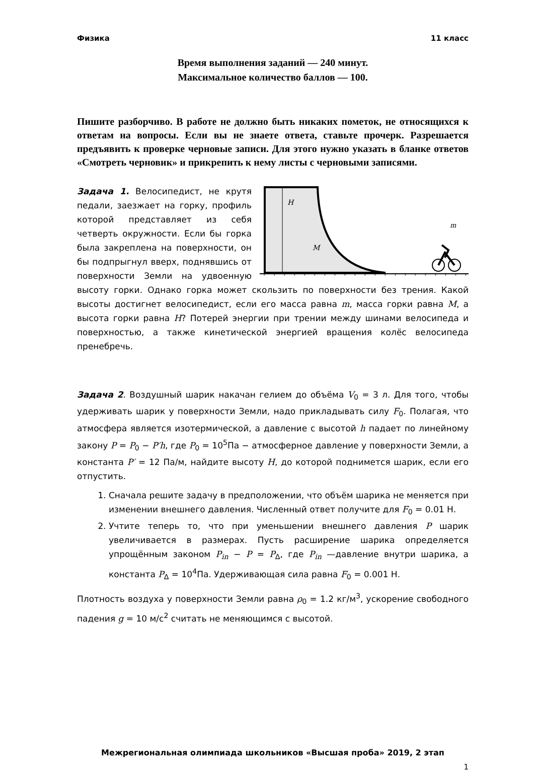Физика 11 класс
Время выполнения заданий — 240 минут.
Максимальное количество баллов — 100.
Пишите разборчиво. В работе не должно быть никаких пометок, не относящихся к ответам на вопросы. Если вы не знаете ответа, ставьте прочерк. Разрешается предъявить к проверке черновые записи. Для этого нужно указать в бланке ответов «Смотреть черновик» и прикрепить к нему листы с черновыми записями.
H
M
m
Задача 1. Велосипедист, не крутя педали, заезжает на горку, профиль которой представляет из себя четверть окружности. Если бы горка была закреплена на поверхности, он бы подпрыгнул вверх, поднявшись от поверхности Земли на удвоенную высоту горки. Однако горка может скользить по поверхности без трения. Какой высоты достигнет велосипедист, если его масса равна m, масса горки равна M, а высота горки равна H? Потерей энергии при трении между шинами велосипеда и поверхностью, а также кинетической энергией вращения колёс велосипеда пренебречь.
Задача 2. Воздушный шарик накачан гелием до объёма V<sub>0</sub> = 3 л. Для того, чтобы удерживать шарик у поверхности Земли, надо прикладывать силу F<sub>0</sub>. Полагая, что атмосфера является изотермической, а давление с высотой h падает по линейному закону P = P<sub>0</sub> − P′h, где P<sub>0</sub> = 10<sup>5</sup>Па − атмосферное давление у поверхности Земли, а константа P′ = 12 Па/м, найдите высоту H, до которой поднимется шарик, если его отпустить.
1. Сначала решите задачу в предположении, что объём шарика не меняется при изменении внешнего давления. Численный ответ получите для F<sub>0</sub> = 0.01 Н.
2. Учтите теперь то, что при уменьшении внешнего давления P шарик увеличивается в размерах. Пусть расширение шарика определяется упрощённым законом P<sub>in</sub> − P = P<sub>Δ</sub>, где P<sub>in</sub> —давление внутри шарика, а константа P<sub>Δ</sub> = 10<sup>4</sup>Па. Удерживающая сила равна F<sub>0</sub> = 0.001 Н.
Плотность воздуха у поверхности Земли равна ρ<sub>0</sub> = 1.2 кг/м<sup>3</sup>, ускорение свободного падения g = 10 м/с<sup>2</sup> считать не меняющимся с высотой.
Межрегиональная олимпиада школьников «Высшая проба» 2019, 2 этап
1